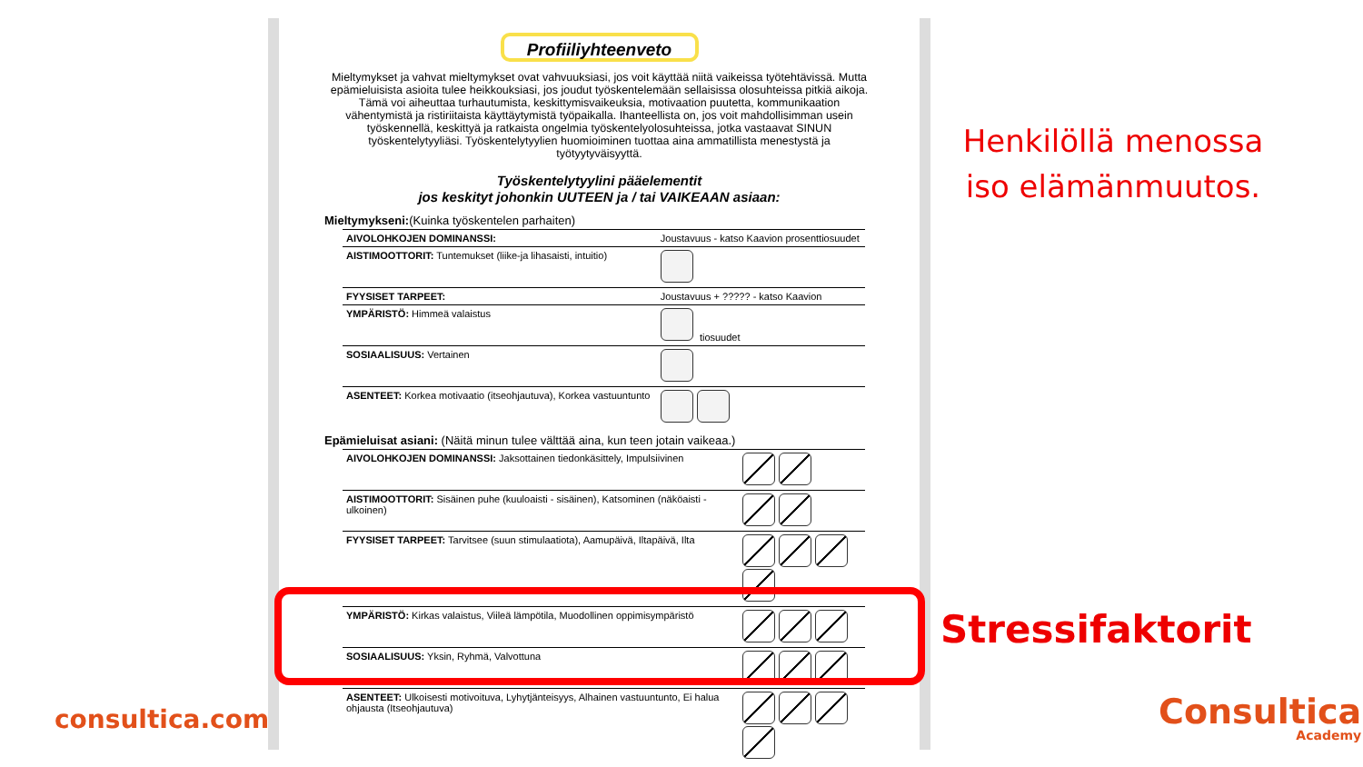Profiiliyhteenveto
Mieltymykset ja vahvat mieltymykset ovat vahvuuksiasi, jos voit käyttää niitä vaikeissa työtehtävissä. Mutta epämieluisista asioita tulee heikkouksiasi, jos joudut työskentelemään sellaisissa olosuhteissa pitkiä aikoja. Tämä voi aiheuttaa turhautumista, keskittymisvaikeuksia, motivaation puutetta, kommunikaation vähentymistä ja ristiriitaista käyttäytymistä työpaikalla. Ihanteellista on, jos voit mahdollisimman usein työskennellä, keskittyä ja ratkaista ongelmia työskentelyolosuhteissa, jotka vastaavat SINUN työskentelytyyliäsi. Työskentelytyylien huomioiminen tuottaa aina ammatillista menestystä ja työtyytyväisyyttä.
Työskentelytyylini pääelementit
jos keskityt johonkin UUTEEN ja / tai VAIKEAAN asiaan:
Mieltymykseni:(Kuinka työskentelen parhaiten)
| AIVOLOHKOJEN DOMINANSSI: | Joustavuus - katso Kaavion prosenttiosuudet |
| AISTIMOOTTORIT: Tuntemukset (liike-ja lihasaisti, intuitio) | |
| FYYSISET TARPEET: | Joustavuus + ????? - katso Kaavion |
| YMPÄRISTÖ: Himmeä valaistus | tiosuudet |
| SOSIAALISUUS: Vertainen | |
| ASENTEET: Korkea motivaatio (itseohjautuva), Korkea vastuuntunto | |
Epämieluisat asiani: (Näitä minun tulee välttää aina, kun teen jotain vaikeaa.)
| AIVOLOHKOJEN DOMINANSSI: Jaksottainen tiedonkäsittely, Impulsiivinen | |
| AISTIMOOTTORIT: Sisäinen puhe (kuuloaisti - sisäinen), Katsominen (näköaisti - ulkoinen) | |
| FYYSISET TARPEET: Tarvitsee (suun stimulaatiota), Aamupäivä, Iltapäivä, Ilta | |
| YMPÄRISTÖ: Kirkas valaistus, Viileä lämpötila, Muodollinen oppimisympäristö | |
| SOSIAALISUUS: Yksin, Ryhmä, Valvottuna | |
| ASENTEET: Ulkoisesti motivoituva, Lyhytjänteisyys, Alhainen vastuuntunto, Ei halua ohjausta (Itseohjautuva) | |
Henkilöllä menossa iso elämänmuutos.
Stressifaktorit
consultica.com Consultica
Academy